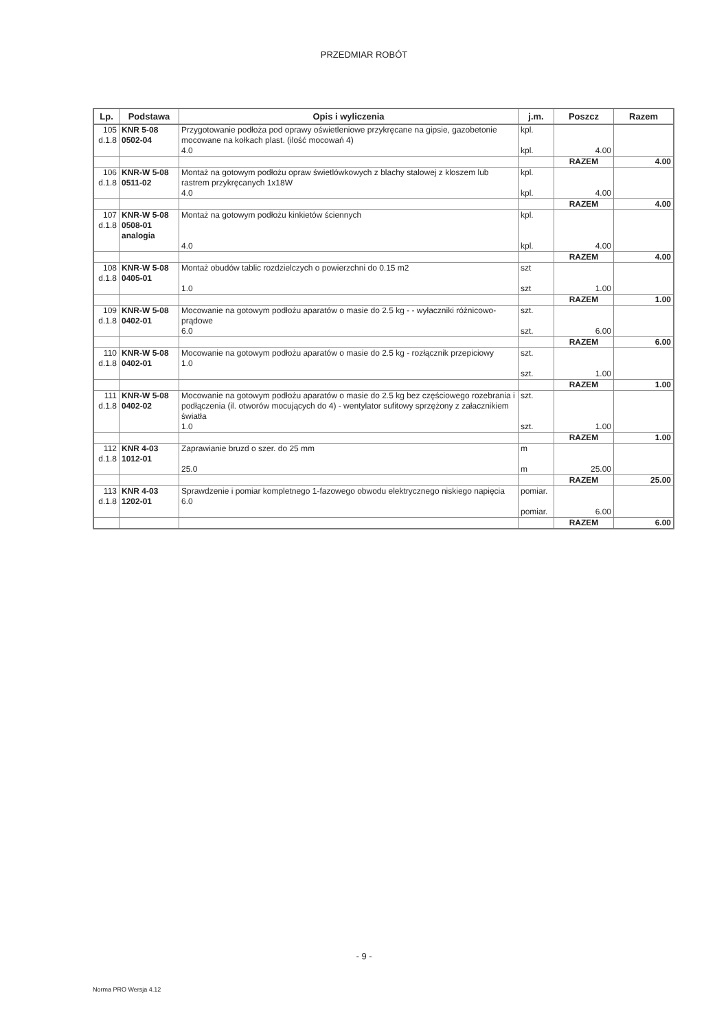PRZEDMIAR ROBÓT
| Lp. | Podstawa | Opis i wyliczenia | j.m. | Poszcz | Razem |
| --- | --- | --- | --- | --- | --- |
| 105 d.1.8 | KNR 5-08 0502-04 | Przygotowanie podłoża pod oprawy oświetleniowe przykręcane na gipsie, gazobetonie mocowane na kołkach plast. (ilość mocowań 4) 4.0 | kpl. kpl. | 4.00 | |
| | | | | RAZEM | 4.00 |
| 106 d.1.8 | KNR-W 5-08 0511-02 | Montaż na gotowym podłożu opraw świetlówkowych z blachy stalowej z kloszem lub rastrem przykręcanych 1x18W 4.0 | kpl. kpl. | 4.00 | |
| | | | | RAZEM | 4.00 |
| 107 d.1.8 | KNR-W 5-08 0508-01 analogia | Montaż na gotowym podłożu kinkietów ściennych 4.0 | kpl. kpl. | 4.00 | |
| | | | | RAZEM | 4.00 |
| 108 d.1.8 | KNR-W 5-08 0405-01 | Montaż obudów tablic rozdzielczych o powierzchni do 0.15 m2 1.0 | szt szt | 1.00 | |
| | | | | RAZEM | 1.00 |
| 109 d.1.8 | KNR-W 5-08 0402-01 | Mocowanie na gotowym podłożu aparatów o masie do 2.5 kg - - wyłaczniki różnicowo-prądowe 6.0 | szt. szt. | 6.00 | |
| | | | | RAZEM | 6.00 |
| 110 d.1.8 | KNR-W 5-08 0402-01 | Mocowanie na gotowym podłożu aparatów o masie do 2.5 kg - rozłącznik przepiciowy 1.0 | szt. szt. | 1.00 | |
| | | | | RAZEM | 1.00 |
| 111 d.1.8 | KNR-W 5-08 0402-02 | Mocowanie na gotowym podłożu aparatów o masie do 2.5 kg bez częściowego rozebrania i podłączenia (il. otworów mocujących do 4) - wentylator sufitowy sprzężony z załacznikiem światła 1.0 | szt. szt. | 1.00 | |
| | | | | RAZEM | 1.00 |
| 112 d.1.8 | KNR 4-03 1012-01 | Zaprawianie bruzd o szer. do 25 mm 25.0 | m m | 25.00 | |
| | | | | RAZEM | 25.00 |
| 113 d.1.8 | KNR 4-03 1202-01 | Sprawdzenie i pomiar kompletnego 1-fazowego obwodu elektrycznego niskiego napięcia 6.0 | pomiar. pomiar. | 6.00 | |
| | | | | RAZEM | 6.00 |
- 9 -
Norma PRO Wersja 4.12